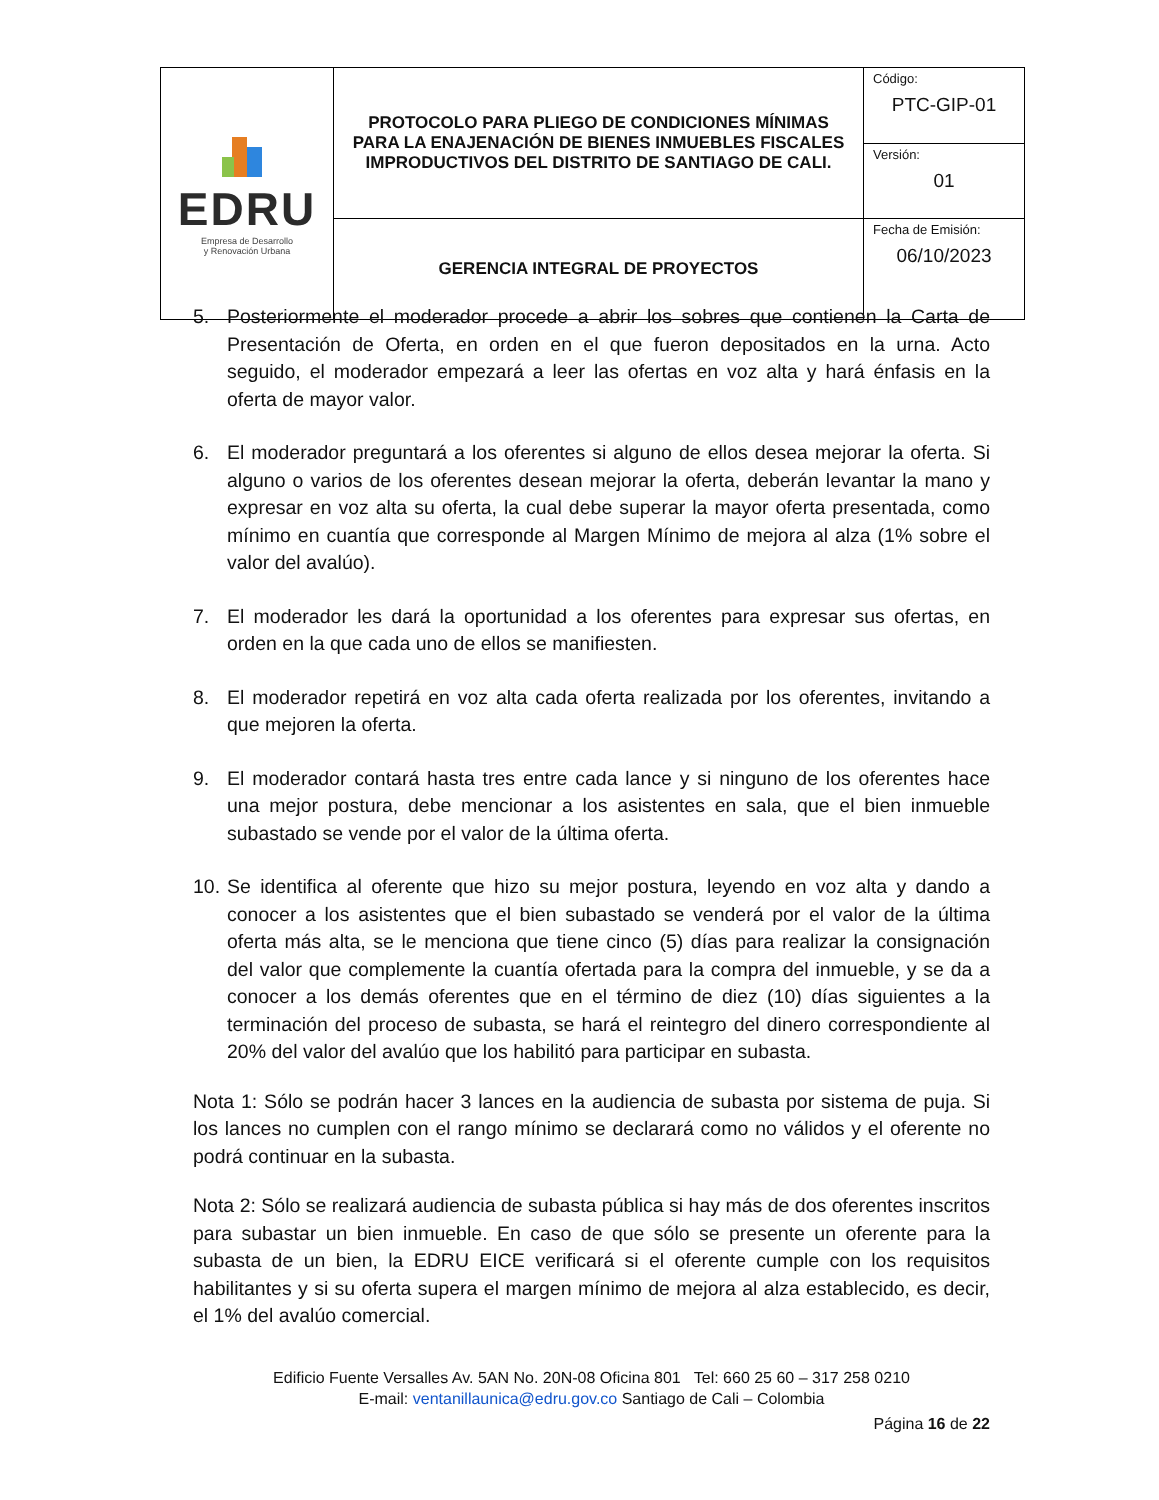| EDRU Empresa de Desarrollo y Renovación Urbana | PROTOCOLO PARA PLIEGO DE CONDICIONES MÍNIMAS PARA LA ENAJENACIÓN DE BIENES INMUEBLES FISCALES IMPRODUCTIVOS DEL DISTRITO DE SANTIAGO DE CALI. | Código: PTC-GIP-01 |
| | | Versión: 01 |
| | GERENCIA INTEGRAL DE PROYECTOS | Fecha de Emisión: 06/10/2023 |
5. Posteriormente el moderador procede a abrir los sobres que contienen la Carta de Presentación de Oferta, en orden en el que fueron depositados en la urna. Acto seguido, el moderador empezará a leer las ofertas en voz alta y hará énfasis en la oferta de mayor valor.
6. El moderador preguntará a los oferentes si alguno de ellos desea mejorar la oferta. Si alguno o varios de los oferentes desean mejorar la oferta, deberán levantar la mano y expresar en voz alta su oferta, la cual debe superar la mayor oferta presentada, como mínimo en cuantía que corresponde al Margen Mínimo de mejora al alza (1% sobre el valor del avalúo).
7. El moderador les dará la oportunidad a los oferentes para expresar sus ofertas, en orden en la que cada uno de ellos se manifiesten.
8. El moderador repetirá en voz alta cada oferta realizada por los oferentes, invitando a que mejoren la oferta.
9. El moderador contará hasta tres entre cada lance y si ninguno de los oferentes hace una mejor postura, debe mencionar a los asistentes en sala, que el bien inmueble subastado se vende por el valor de la última oferta.
10. Se identifica al oferente que hizo su mejor postura, leyendo en voz alta y dando a conocer a los asistentes que el bien subastado se venderá por el valor de la última oferta más alta, se le menciona que tiene cinco (5) días para realizar la consignación del valor que complemente la cuantía ofertada para la compra del inmueble, y se da a conocer a los demás oferentes que en el término de diez (10) días siguientes a la terminación del proceso de subasta, se hará el reintegro del dinero correspondiente al 20% del valor del avalúo que los habilitó para participar en subasta.
Nota 1: Sólo se podrán hacer 3 lances en la audiencia de subasta por sistema de puja. Si los lances no cumplen con el rango mínimo se declarará como no válidos y el oferente no podrá continuar en la subasta.
Nota 2: Sólo se realizará audiencia de subasta pública si hay más de dos oferentes inscritos para subastar un bien inmueble. En caso de que sólo se presente un oferente para la subasta de un bien, la EDRU EICE verificará si el oferente cumple con los requisitos habilitantes y si su oferta supera el margen mínimo de mejora al alza establecido, es decir, el 1% del avalúo comercial.
Edificio Fuente Versalles Av. 5AN No. 20N-08 Oficina 801 Tel: 660 25 60 – 317 258 0210
E-mail: ventanillaunica@edru.gov.co Santiago de Cali – Colombia
Página 16 de 22